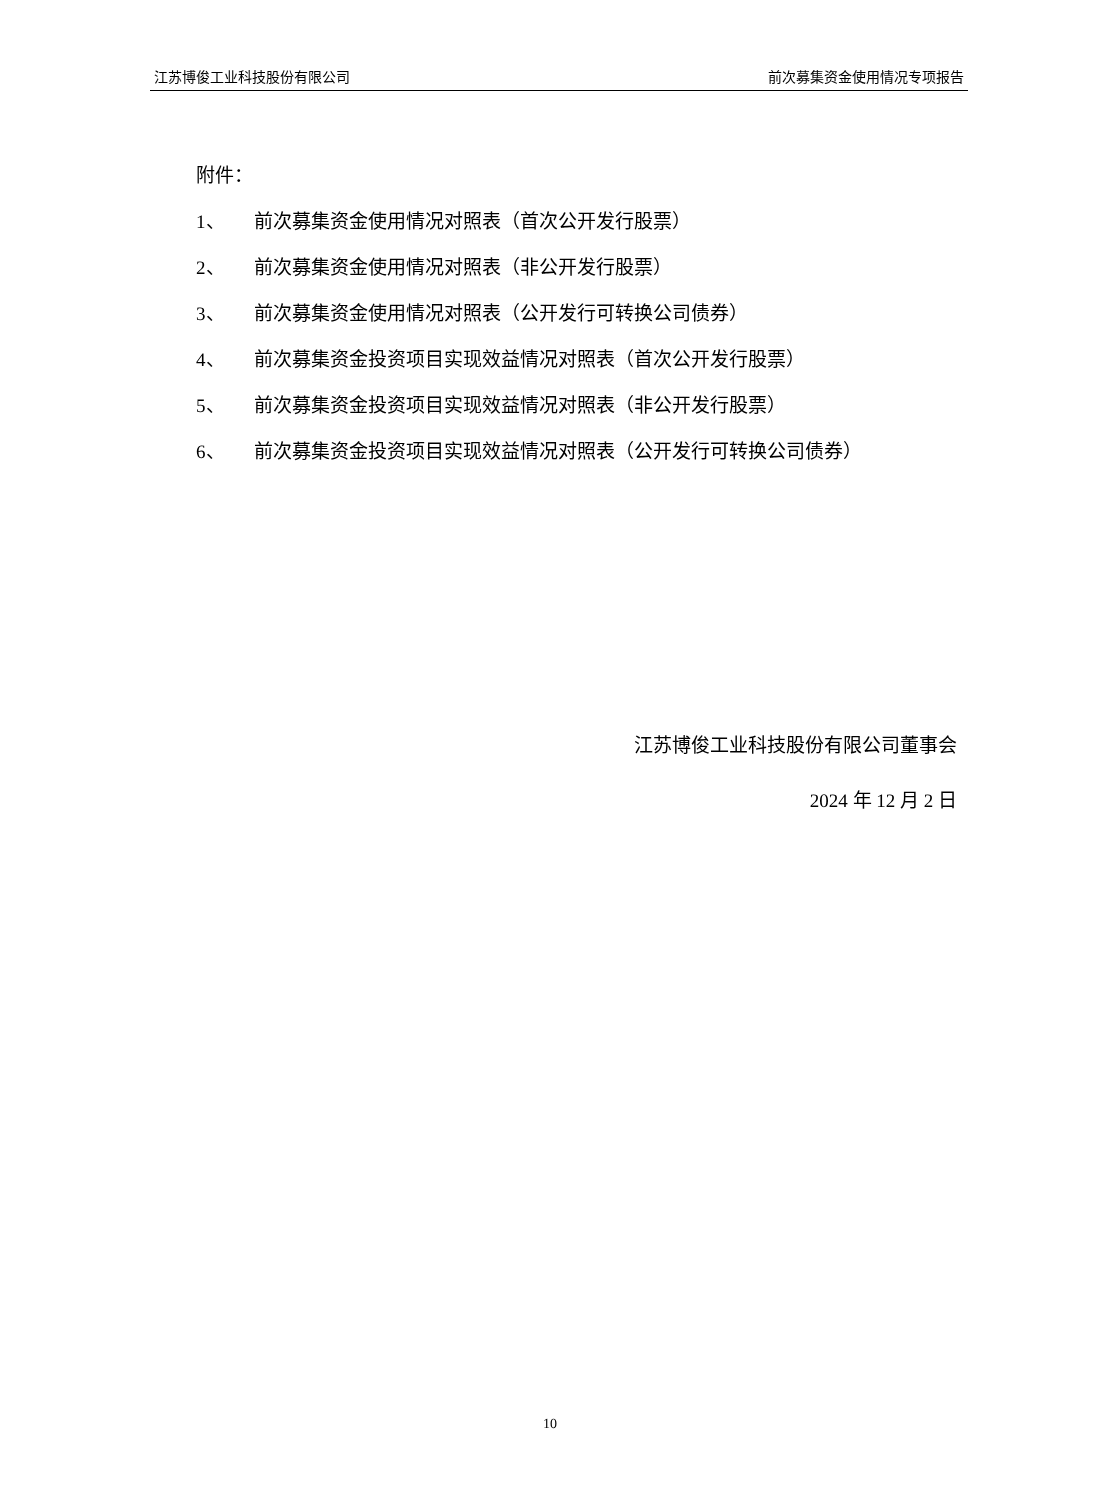江苏博俊工业科技股份有限公司 前次募集资金使用情况专项报告
附件：
1、 前次募集资金使用情况对照表（首次公开发行股票）
2、 前次募集资金使用情况对照表（非公开发行股票）
3、 前次募集资金使用情况对照表（公开发行可转换公司债券）
4、 前次募集资金投资项目实现效益情况对照表（首次公开发行股票）
5、 前次募集资金投资项目实现效益情况对照表（非公开发行股票）
6、 前次募集资金投资项目实现效益情况对照表（公开发行可转换公司债券）
江苏博俊工业科技股份有限公司董事会
2024 年 12 月 2 日
10